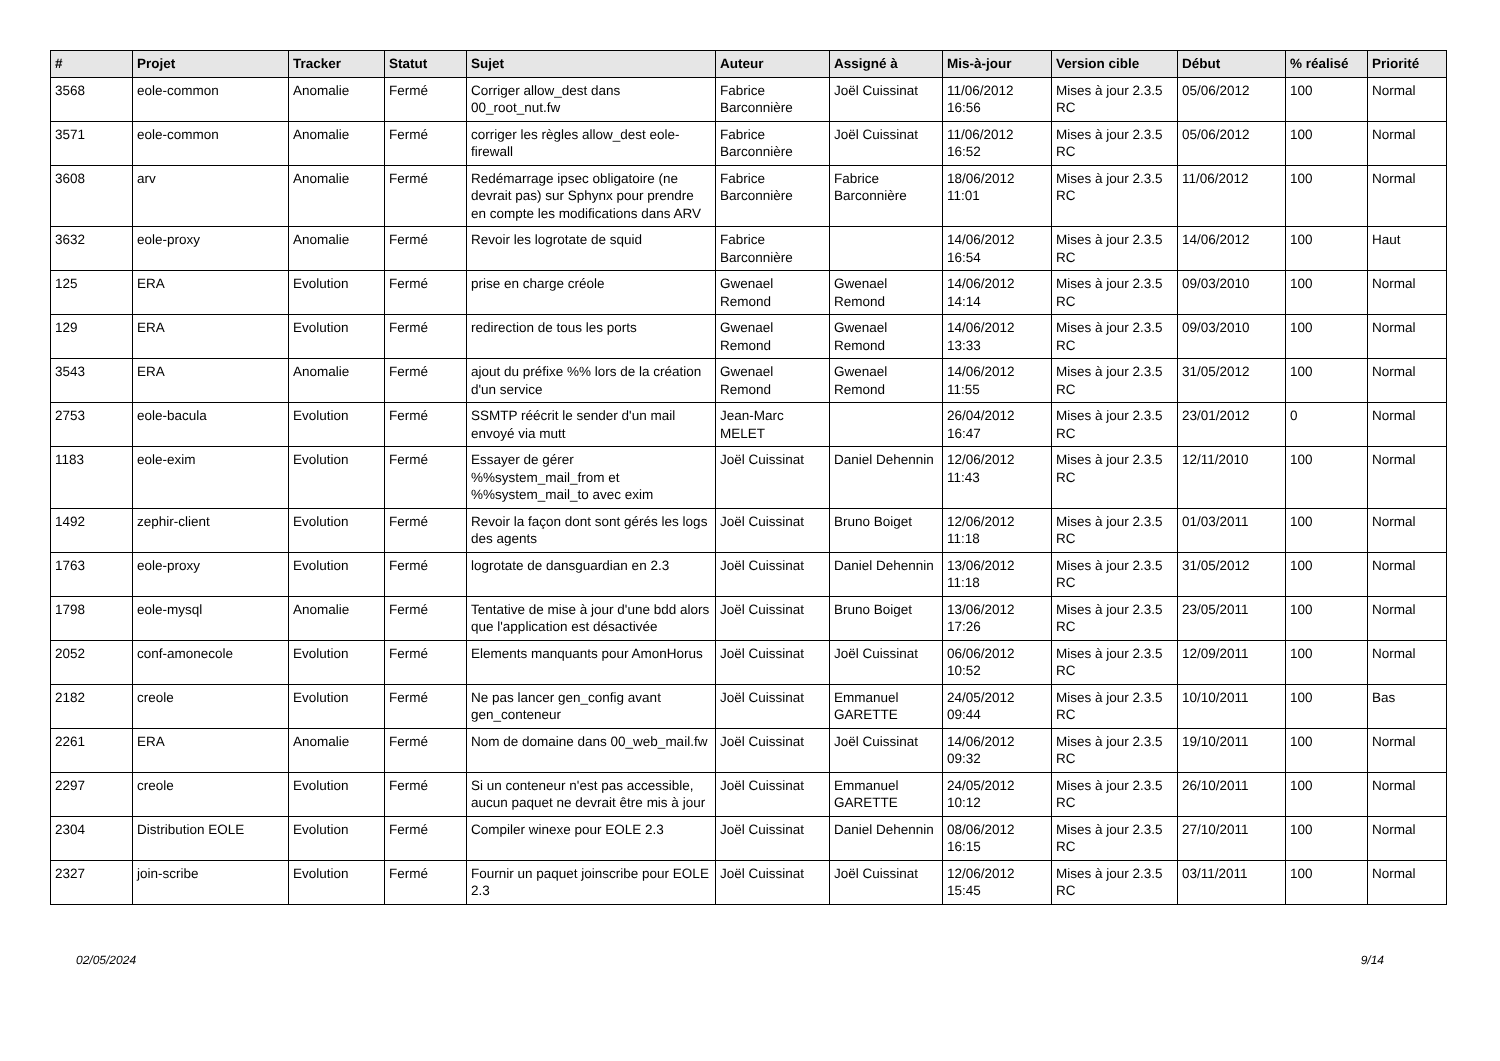| # | Projet | Tracker | Statut | Sujet | Auteur | Assigné à | Mis-à-jour | Version cible | Début | % réalisé | Priorité |
| --- | --- | --- | --- | --- | --- | --- | --- | --- | --- | --- | --- |
| 3568 | eole-common | Anomalie | Fermé | Corriger allow_dest dans 00_root_nut.fw | Fabrice Barconnière | Joël Cuissinat | 11/06/2012 16:56 | Mises à jour 2.3.5 RC | 05/06/2012 | 100 | Normal |
| 3571 | eole-common | Anomalie | Fermé | corriger les règles allow_dest eole-firewall | Fabrice Barconnière | Joël Cuissinat | 11/06/2012 16:52 | Mises à jour 2.3.5 RC | 05/06/2012 | 100 | Normal |
| 3608 | arv | Anomalie | Fermé | Redémarrage ipsec obligatoire (ne devrait pas) sur Sphynx pour prendre en compte les modifications dans ARV | Fabrice Barconnière | Fabrice Barconnière | 18/06/2012 11:01 | Mises à jour 2.3.5 RC | 11/06/2012 | 100 | Normal |
| 3632 | eole-proxy | Anomalie | Fermé | Revoir les logrotate de squid | Fabrice Barconnière | | 14/06/2012 16:54 | Mises à jour 2.3.5 RC | 14/06/2012 | 100 | Haut |
| 125 | ERA | Evolution | Fermé | prise en charge créole | Gwenael Remond | Gwenael Remond | 14/06/2012 14:14 | Mises à jour 2.3.5 RC | 09/03/2010 | 100 | Normal |
| 129 | ERA | Evolution | Fermé | redirection de tous les ports | Gwenael Remond | Gwenael Remond | 14/06/2012 13:33 | Mises à jour 2.3.5 RC | 09/03/2010 | 100 | Normal |
| 3543 | ERA | Anomalie | Fermé | ajout du préfixe %% lors de la création d'un service | Gwenael Remond | Gwenael Remond | 14/06/2012 11:55 | Mises à jour 2.3.5 RC | 31/05/2012 | 100 | Normal |
| 2753 | eole-bacula | Evolution | Fermé | SSMTP réécrit le sender d'un mail envoyé via mutt | Jean-Marc MELET | | 26/04/2012 16:47 | Mises à jour 2.3.5 RC | 23/01/2012 | 0 | Normal |
| 1183 | eole-exim | Evolution | Fermé | Essayer de gérer %%system_mail_from et %%system_mail_to avec exim | Joël Cuissinat | Daniel Dehennin | 12/06/2012 11:43 | Mises à jour 2.3.5 RC | 12/11/2010 | 100 | Normal |
| 1492 | zephir-client | Evolution | Fermé | Revoir la façon dont sont gérés les logs des agents | Joël Cuissinat | Bruno Boiget | 12/06/2012 11:18 | Mises à jour 2.3.5 RC | 01/03/2011 | 100 | Normal |
| 1763 | eole-proxy | Evolution | Fermé | logrotate de dansguardian en 2.3 | Joël Cuissinat | Daniel Dehennin | 13/06/2012 11:18 | Mises à jour 2.3.5 RC | 31/05/2012 | 100 | Normal |
| 1798 | eole-mysql | Anomalie | Fermé | Tentative de mise à jour d'une bdd alors que l'application est désactivée | Joël Cuissinat | Bruno Boiget | 13/06/2012 17:26 | Mises à jour 2.3.5 RC | 23/05/2011 | 100 | Normal |
| 2052 | conf-amonecole | Evolution | Fermé | Elements manquants pour AmonHorus | Joël Cuissinat | Joël Cuissinat | 06/06/2012 10:52 | Mises à jour 2.3.5 RC | 12/09/2011 | 100 | Normal |
| 2182 | creole | Evolution | Fermé | Ne pas lancer gen_config avant gen_conteneur | Joël Cuissinat | Emmanuel GARETTE | 24/05/2012 09:44 | Mises à jour 2.3.5 RC | 10/10/2011 | 100 | Bas |
| 2261 | ERA | Anomalie | Fermé | Nom de domaine dans 00_web_mail.fw | Joël Cuissinat | Joël Cuissinat | 14/06/2012 09:32 | Mises à jour 2.3.5 RC | 19/10/2011 | 100 | Normal |
| 2297 | creole | Evolution | Fermé | Si un conteneur n'est pas accessible, aucun paquet ne devrait être mis à jour | Joël Cuissinat | Emmanuel GARETTE | 24/05/2012 10:12 | Mises à jour 2.3.5 RC | 26/10/2011 | 100 | Normal |
| 2304 | Distribution EOLE | Evolution | Fermé | Compiler winexe pour EOLE 2.3 | Joël Cuissinat | Daniel Dehennin | 08/06/2012 16:15 | Mises à jour 2.3.5 RC | 27/10/2011 | 100 | Normal |
| 2327 | join-scribe | Evolution | Fermé | Fournir un paquet joinscribe pour EOLE 2.3 | Joël Cuissinat | Joël Cuissinat | 12/06/2012 15:45 | Mises à jour 2.3.5 RC | 03/11/2011 | 100 | Normal |
02/05/2024 9/14